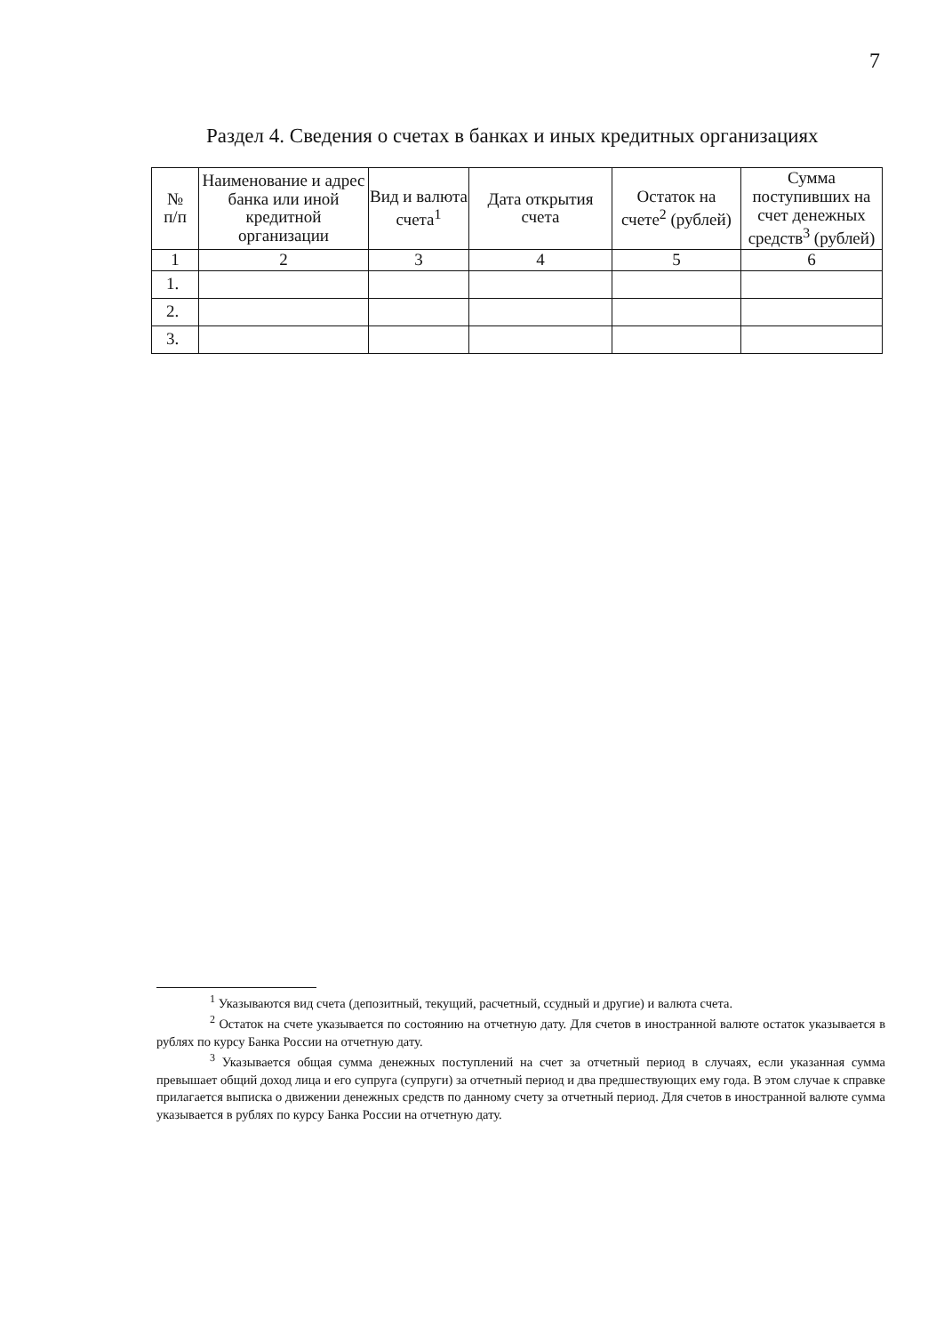7
Раздел 4. Сведения о счетах в банках и иных кредитных организациях
| № п/п | Наименование и адрес банка или иной кредитной организации | Вид и валюта счета<sup>1</sup> | Дата открытия счета | Остаток на счете<sup>2</sup> (рублей) | Сумма поступивших на счет денежных средств<sup>3</sup> (рублей) |
| --- | --- | --- | --- | --- | --- |
| 1 | 2 | 3 | 4 | 5 | 6 |
| 1. | | | | | |
| 2. | | | | | |
| 3. | | | | | |
<sup>1</sup> Указываются вид счета (депозитный, текущий, расчетный, ссудный и другие) и валюта счета.
<sup>2</sup> Остаток на счете указывается по состоянию на отчетную дату. Для счетов в иностранной валюте остаток указывается в рублях по курсу Банка России на отчетную дату.
<sup>3</sup> Указывается общая сумма денежных поступлений на счет за отчетный период в случаях, если указанная сумма превышает общий доход лица и его супруга (супруги) за отчетный период и два предшествующих ему года. В этом случае к справке прилагается выписка о движении денежных средств по данному счету за отчетный период. Для счетов в иностранной валюте сумма указывается в рублях по курсу Банка России на отчетную дату.